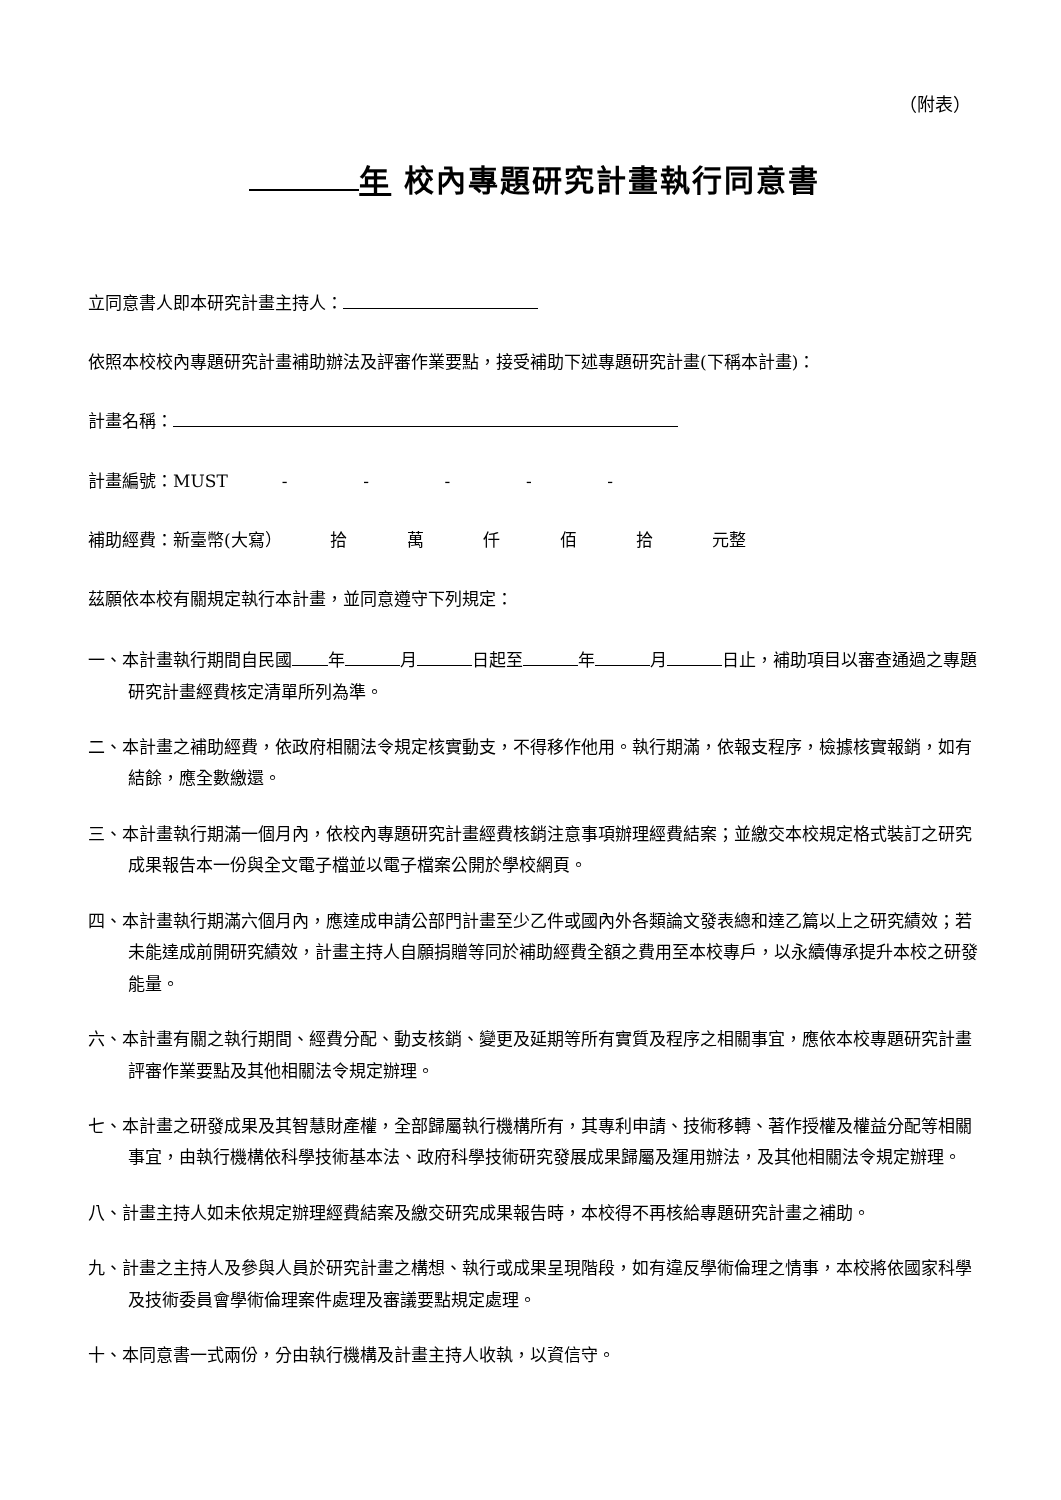（附表）
年 校內專題研究計畫執行同意書
立同意書人即本研究計畫主持人：
依照本校校內專題研究計畫補助辦法及評審作業要點，接受補助下述專題研究計畫(下稱本計畫)：
計畫名稱：
計畫編號：MUST - - - - -
補助經費：新臺幣(大寫） 拾 萬 仟 佰 拾 元整
茲願依本校有關規定執行本計畫，並同意遵守下列規定：
一、本計畫執行期間自民國 年 月 日起至 年 月 日止，補助項目以審查通過之專題研究計畫經費核定清單所列為準。
二、本計畫之補助經費，依政府相關法令規定核實動支，不得移作他用。執行期滿，依報支程序，檢據核實報銷，如有結餘，應全數繳還。
三、本計畫執行期滿一個月內，依校內專題研究計畫經費核銷注意事項辦理經費結案；並繳交本校規定格式裝訂之研究成果報告本一份與全文電子檔並以電子檔案公開於學校網頁。
四、本計畫執行期滿六個月內，應達成申請公部門計畫至少乙件或國內外各類論文發表總和達乙篇以上之研究績效；若未能達成前開研究績效，計畫主持人自願捐贈等同於補助經費全額之費用至本校專戶，以永續傳承提升本校之研發能量。
六、本計畫有關之執行期間、經費分配、動支核銷、變更及延期等所有實質及程序之相關事宜，應依本校專題研究計畫評審作業要點及其他相關法令規定辦理。
七、本計畫之研發成果及其智慧財產權，全部歸屬執行機構所有，其專利申請、技術移轉、著作授權及權益分配等相關事宜，由執行機構依科學技術基本法、政府科學技術研究發展成果歸屬及運用辦法，及其他相關法令規定辦理。
八、計畫主持人如未依規定辦理經費結案及繳交研究成果報告時，本校得不再核給專題研究計畫之補助。
九、計畫之主持人及參與人員於研究計畫之構想、執行或成果呈現階段，如有違反學術倫理之情事，本校將依國家科學及技術委員會學術倫理案件處理及審議要點規定處理。
十、本同意書一式兩份，分由執行機構及計畫主持人收執，以資信守。